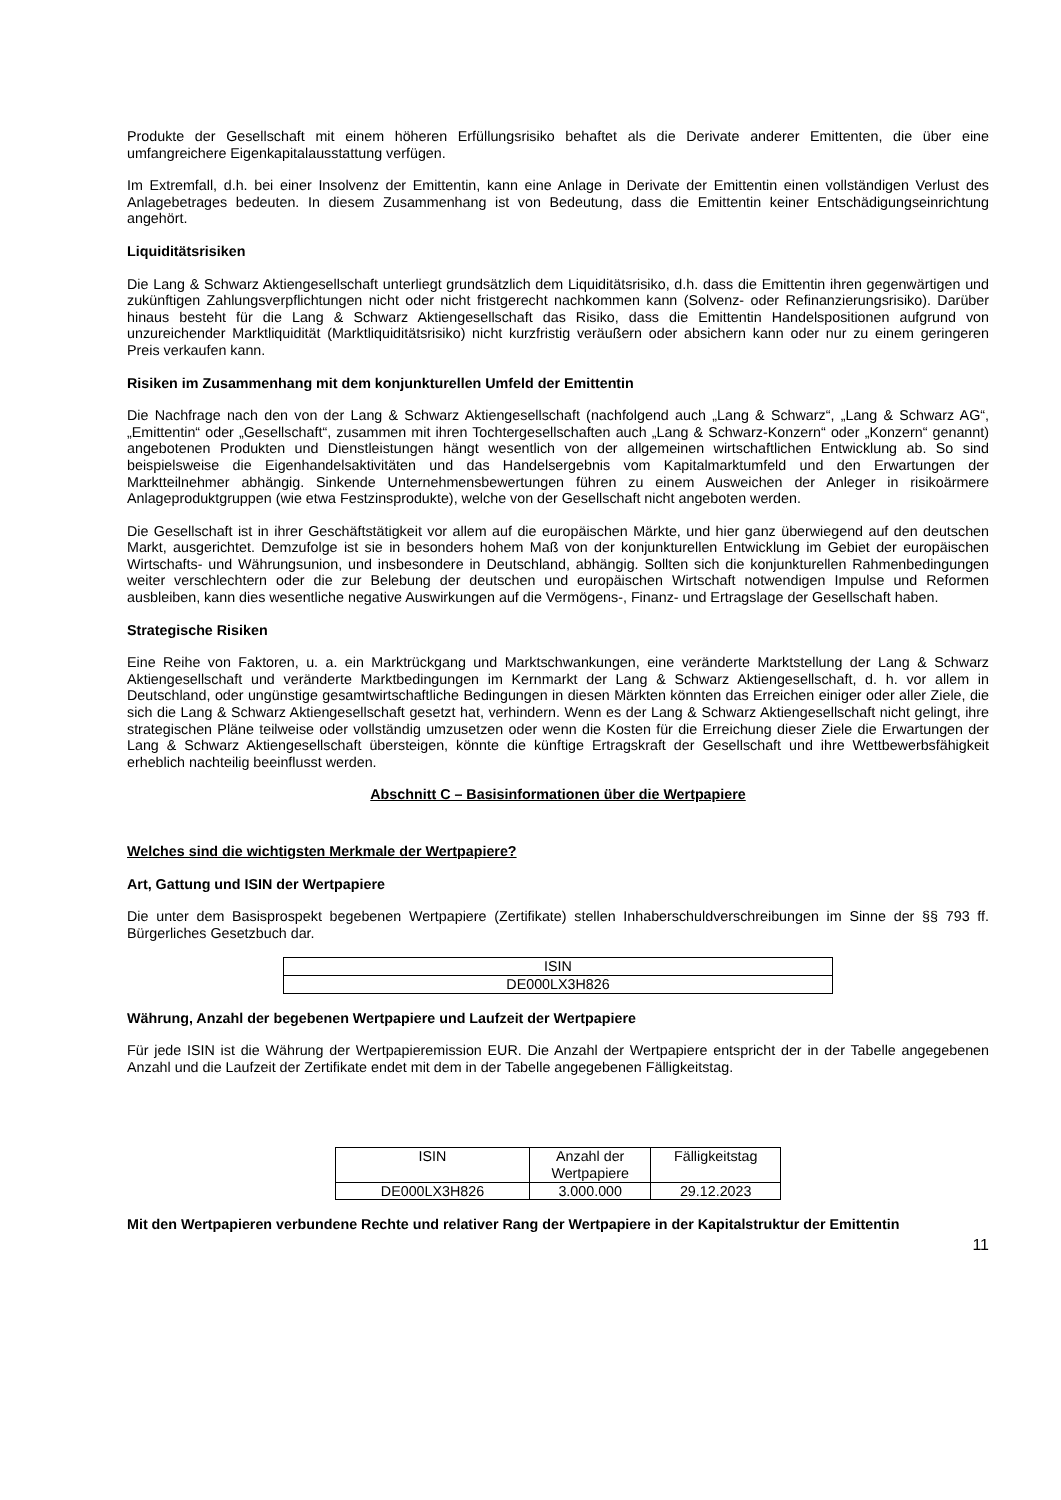Produkte der Gesellschaft mit einem höheren Erfüllungsrisiko behaftet als die Derivate anderer Emittenten, die über eine umfangreichere Eigenkapitalausstattung verfügen.
Im Extremfall, d.h. bei einer Insolvenz der Emittentin, kann eine Anlage in Derivate der Emittentin einen vollständigen Verlust des Anlagebetrages bedeuten. In diesem Zusammenhang ist von Bedeutung, dass die Emittentin keiner Entschädigungseinrichtung angehört.
Liquiditätsrisiken
Die Lang & Schwarz Aktiengesellschaft unterliegt grundsätzlich dem Liquiditätsrisiko, d.h. dass die Emittentin ihren gegenwärtigen und zukünftigen Zahlungsverpflichtungen nicht oder nicht fristgerecht nachkommen kann (Solvenz- oder Refinanzierungsrisiko). Darüber hinaus besteht für die Lang & Schwarz Aktiengesellschaft das Risiko, dass die Emittentin Handelspositionen aufgrund von unzureichender Marktliquidität (Marktliquiditätsrisiko) nicht kurzfristig veräußern oder absichern kann oder nur zu einem geringeren Preis verkaufen kann.
Risiken im Zusammenhang mit dem konjunkturellen Umfeld der Emittentin
Die Nachfrage nach den von der Lang & Schwarz Aktiengesellschaft (nachfolgend auch „Lang & Schwarz“, „Lang & Schwarz AG“, „Emittentin“ oder „Gesellschaft“, zusammen mit ihren Tochtergesellschaften auch „Lang & Schwarz-Konzern“ oder „Konzern“ genannt) angebotenen Produkten und Dienstleistungen hängt wesentlich von der allgemeinen wirtschaftlichen Entwicklung ab. So sind beispielsweise die Eigenhandelsaktivitäten und das Handelsergebnis vom Kapitalmarktumfeld und den Erwartungen der Marktteilnehmer abhängig. Sinkende Unternehmensbewertungen führen zu einem Ausweichen der Anleger in risikoärmere Anlageproduktgruppen (wie etwa Festzinsprodukte), welche von der Gesellschaft nicht angeboten werden.
Die Gesellschaft ist in ihrer Geschäftstätigkeit vor allem auf die europäischen Märkte, und hier ganz überwiegend auf den deutschen Markt, ausgerichtet. Demzufolge ist sie in besonders hohem Maß von der konjunkturellen Entwicklung im Gebiet der europäischen Wirtschafts- und Währungsunion, und insbesondere in Deutschland, abhängig. Sollten sich die konjunkturellen Rahmenbedingungen weiter verschlechtern oder die zur Belebung der deutschen und europäischen Wirtschaft notwendigen Impulse und Reformen ausbleiben, kann dies wesentliche negative Auswirkungen auf die Vermögens-, Finanz- und Ertragslage der Gesellschaft haben.
Strategische Risiken
Eine Reihe von Faktoren, u. a. ein Marktrückgang und Marktschwankungen, eine veränderte Marktstellung der Lang & Schwarz Aktiengesellschaft und veränderte Marktbedingungen im Kernmarkt der Lang & Schwarz Aktiengesellschaft, d. h. vor allem in Deutschland, oder ungünstige gesamtwirtschaftliche Bedingungen in diesen Märkten könnten das Erreichen einiger oder aller Ziele, die sich die Lang & Schwarz Aktiengesellschaft gesetzt hat, verhindern. Wenn es der Lang & Schwarz Aktiengesellschaft nicht gelingt, ihre strategischen Pläne teilweise oder vollständig umzusetzen oder wenn die Kosten für die Erreichung dieser Ziele die Erwartungen der Lang & Schwarz Aktiengesellschaft übersteigen, könnte die künftige Ertragskraft der Gesellschaft und ihre Wettbewerbsfähigkeit erheblich nachteilig beeinflusst werden.
Abschnitt C – Basisinformationen über die Wertpapiere
Welches sind die wichtigsten Merkmale der Wertpapiere?
Art, Gattung und ISIN der Wertpapiere
Die unter dem Basisprospekt begebenen Wertpapiere (Zertifikate) stellen Inhaberschuldverschreibungen im Sinne der §§ 793 ff. Bürgerliches Gesetzbuch dar.
| ISIN |
| DE000LX3H826 |
Währung, Anzahl der begebenen Wertpapiere und Laufzeit der Wertpapiere
Für jede ISIN ist die Währung der Wertpapieremission EUR. Die Anzahl der Wertpapiere entspricht der in der Tabelle angegebenen Anzahl und die Laufzeit der Zertifikate endet mit dem in der Tabelle angegebenen Fälligkeitstag.
| ISIN | Anzahl der Wertpapiere | Fälligkeitstag |
| DE000LX3H826 | 3.000.000 | 29.12.2023 |
Mit den Wertpapieren verbundene Rechte und relativer Rang der Wertpapiere in der Kapitalstruktur der Emittentin
11